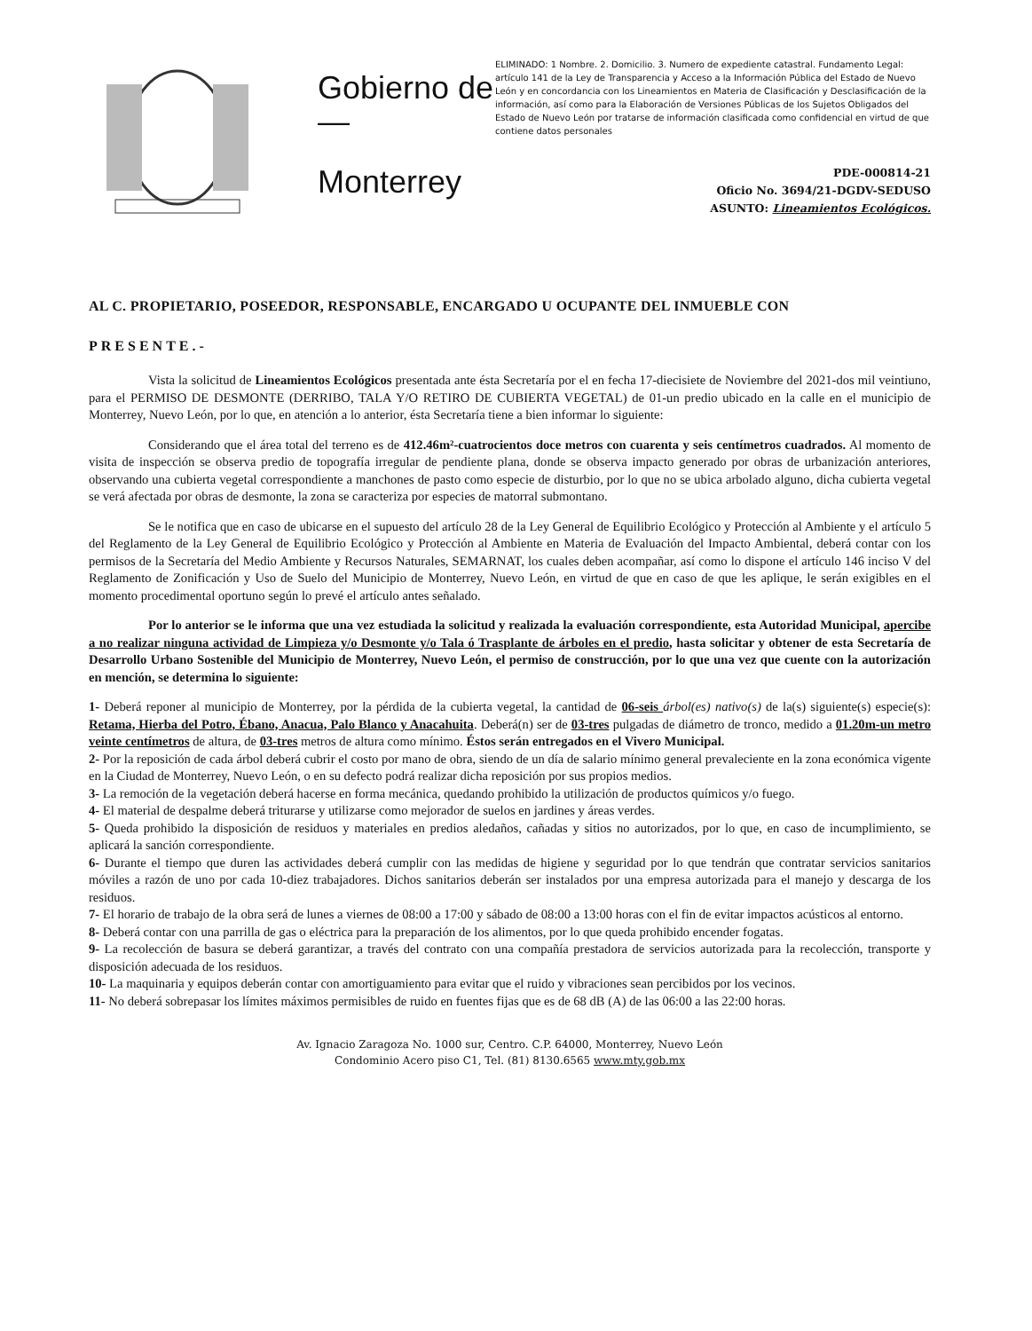Gobierno de
—
Monterrey
ELIMINADO: 1 Nombre. 2. Domicilio. 3. Numero de expediente catastral. Fundamento Legal: artículo 141 de la Ley de Transparencia y Acceso a la Información Pública del Estado de Nuevo León y en concordancia con los Lineamientos en Materia de Clasificación y Desclasificación de la información, así como para la Elaboración de Versiones Públicas de los Sujetos Obligados del Estado de Nuevo León por tratarse de información clasificada como confidencial en virtud de que contiene datos personales
PDE-000814-21
Oficio No. 3694/21-DGDV-SEDUSO
ASUNTO: Lineamientos Ecológicos.
AL C. PROPIETARIO, POSEEDOR, RESPONSABLE, ENCARGADO U OCUPANTE DEL INMUEBLE CON
PRESENTE.-
Vista la solicitud de Lineamientos Ecológicos presentada ante ésta Secretaría por el en fecha 17-diecisiete de Noviembre del 2021-dos mil veintiuno, para el PERMISO DE DESMONTE (DERRIBO, TALA Y/O RETIRO DE CUBIERTA VEGETAL) de 01-un predio ubicado en la calle en el municipio de Monterrey, Nuevo León, por lo que, en atención a lo anterior, ésta Secretaría tiene a bien informar lo siguiente:
Considerando que el área total del terreno es de 412.46m²-cuatrocientos doce metros con cuarenta y seis centímetros cuadrados. Al momento de visita de inspección se observa predio de topografía irregular de pendiente plana, donde se observa impacto generado por obras de urbanización anteriores, observando una cubierta vegetal correspondiente a manchones de pasto como especie de disturbio, por lo que no se ubica arbolado alguno, dicha cubierta vegetal se verá afectada por obras de desmonte, la zona se caracteriza por especies de matorral submontano.
Se le notifica que en caso de ubicarse en el supuesto del artículo 28 de la Ley General de Equilibrio Ecológico y Protección al Ambiente y el artículo 5 del Reglamento de la Ley General de Equilibrio Ecológico y Protección al Ambiente en Materia de Evaluación del Impacto Ambiental, deberá contar con los permisos de la Secretaría del Medio Ambiente y Recursos Naturales, SEMARNAT, los cuales deben acompañar, así como lo dispone el artículo 146 inciso V del Reglamento de Zonificación y Uso de Suelo del Municipio de Monterrey, Nuevo León, en virtud de que en caso de que les aplique, le serán exigibles en el momento procedimental oportuno según lo prevé el artículo antes señalado.
Por lo anterior se le informa que una vez estudiada la solicitud y realizada la evaluación correspondiente, esta Autoridad Municipal, apercibe a no realizar ninguna actividad de Limpieza y/o Desmonte y/o Tala ó Trasplante de árboles en el predio, hasta solicitar y obtener de esta Secretaría de Desarrollo Urbano Sostenible del Municipio de Monterrey, Nuevo León, el permiso de construcción, por lo que una vez que cuente con la autorización en mención, se determina lo siguiente:
1- Deberá reponer al municipio de Monterrey, por la pérdida de la cubierta vegetal, la cantidad de 06-seis árbol(es) nativo(s) de la(s) siguiente(s) especie(s): Retama, Hierba del Potro, Ébano, Anacua, Palo Blanco y Anacahuita. Deberá(n) ser de 03-tres pulgadas de diámetro de tronco, medido a 01.20m-un metro veinte centímetros de altura, de 03-tres metros de altura como mínimo. Éstos serán entregados en el Vivero Municipal.
2- Por la reposición de cada árbol deberá cubrir el costo por mano de obra, siendo de un día de salario mínimo general prevaleciente en la zona económica vigente en la Ciudad de Monterrey, Nuevo León, o en su defecto podrá realizar dicha reposición por sus propios medios.
3- La remoción de la vegetación deberá hacerse en forma mecánica, quedando prohibido la utilización de productos químicos y/o fuego.
4- El material de despalme deberá triturarse y utilizarse como mejorador de suelos en jardines y áreas verdes.
5- Queda prohibido la disposición de residuos y materiales en predios aledaños, cañadas y sitios no autorizados, por lo que, en caso de incumplimiento, se aplicará la sanción correspondiente.
6- Durante el tiempo que duren las actividades deberá cumplir con las medidas de higiene y seguridad por lo que tendrán que contratar servicios sanitarios móviles a razón de uno por cada 10-diez trabajadores. Dichos sanitarios deberán ser instalados por una empresa autorizada para el manejo y descarga de los residuos.
7- El horario de trabajo de la obra será de lunes a viernes de 08:00 a 17:00 y sábado de 08:00 a 13:00 horas con el fin de evitar impactos acústicos al entorno.
8- Deberá contar con una parrilla de gas o eléctrica para la preparación de los alimentos, por lo que queda prohibido encender fogatas.
9- La recolección de basura se deberá garantizar, a través del contrato con una compañía prestadora de servicios autorizada para la recolección, transporte y disposición adecuada de los residuos.
10- La maquinaria y equipos deberán contar con amortiguamiento para evitar que el ruido y vibraciones sean percibidos por los vecinos.
11- No deberá sobrepasar los límites máximos permisibles de ruido en fuentes fijas que es de 68 dB (A) de las 06:00 a las 22:00 horas.
Av. Ignacio Zaragoza No. 1000 sur, Centro. C.P. 64000, Monterrey, Nuevo León
Condominio Acero piso C1, Tel. (81) 8130.6565 www.mty.gob.mx